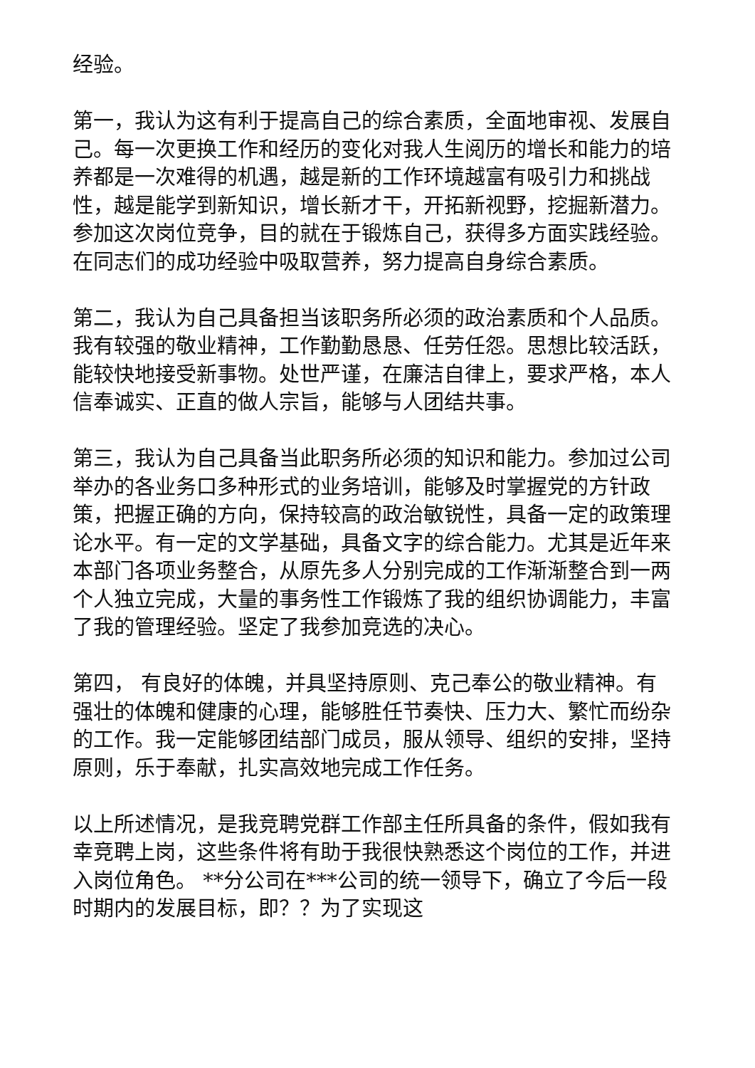经验。
第一，我认为这有利于提高自己的综合素质，全面地审视、发展自己。每一次更换工作和经历的变化对我人生阅历的增长和能力的培养都是一次难得的机遇，越是新的工作环境越富有吸引力和挑战性，越是能学到新知识，增长新才干，开拓新视野，挖掘新潜力。参加这次岗位竞争，目的就在于锻炼自己，获得多方面实践经验。在同志们的成功经验中吸取营养，努力提高自身综合素质。
第二，我认为自己具备担当该职务所必须的政治素质和个人品质。我有较强的敬业精神，工作勤勤恳恳、任劳任怨。思想比较活跃，能较快地接受新事物。处世严谨，在廉洁自律上，要求严格，本人信奉诚实、正直的做人宗旨，能够与人团结共事。
第三，我认为自己具备当此职务所必须的知识和能力。参加过公司举办的各业务口多种形式的业务培训，能够及时掌握党的方针政策，把握正确的方向，保持较高的政治敏锐性，具备一定的政策理论水平。有一定的文学基础，具备文字的综合能力。尤其是近年来本部门各项业务整合，从原先多人分别完成的工作渐渐整合到一两个人独立完成，大量的事务性工作锻炼了我的组织协调能力，丰富了我的管理经验。坚定了我参加竞选的决心。
第四， 有良好的体魄，并具坚持原则、克己奉公的敬业精神。有强壮的体魄和健康的心理，能够胜任节奏快、压力大、繁忙而纷杂的工作。我一定能够团结部门成员，服从领导、组织的安排，坚持原则，乐于奉献，扎实高效地完成工作任务。
以上所述情况，是我竞聘党群工作部主任所具备的条件，假如我有幸竞聘上岗，这些条件将有助于我很快熟悉这个岗位的工作，并进入岗位角色。 **分公司在***公司的统一领导下，确立了今后一段时期内的发展目标，即？？为了实现这